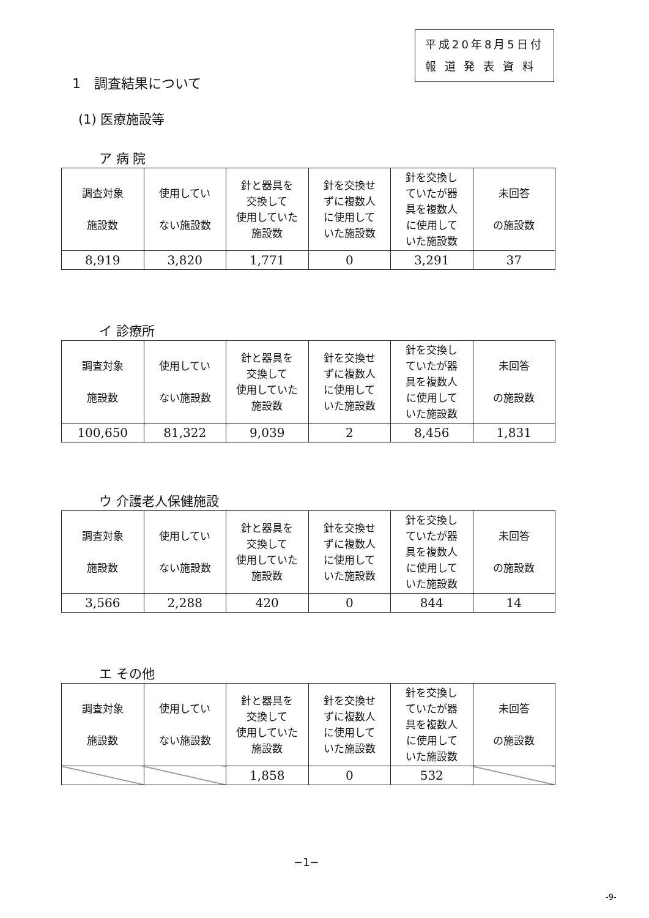平成20年8月5日付
報 道 発 表 資 料
1　調査結果について
(1) 医療施設等
ア 病 院
| 調査対象 施設数 | 使用してい ない施設数 | 針と器具を 交換して 使用していた 施設数 | 針を交換せ ずに複数人 に使用して いた施設数 | 針を交換し ていたが器 具を複数人 に使用して いた施設数 | 未回答 の施設数 |
| --- | --- | --- | --- | --- | --- |
| 8,919 | 3,820 | 1,771 | 0 | 3,291 | 37 |
イ 診療所
| 調査対象 施設数 | 使用してい ない施設数 | 針と器具を 交換して 使用していた 施設数 | 針を交換せ ずに複数人 に使用して いた施設数 | 針を交換し ていたが器 具を複数人 に使用して いた施設数 | 未回答 の施設数 |
| --- | --- | --- | --- | --- | --- |
| 100,650 | 81,322 | 9,039 | 2 | 8,456 | 1,831 |
ウ 介護老人保健施設
| 調査対象 施設数 | 使用してい ない施設数 | 針と器具を 交換して 使用していた 施設数 | 針を交換せ ずに複数人 に使用して いた施設数 | 針を交換し ていたが器 具を複数人 に使用して いた施設数 | 未回答 の施設数 |
| --- | --- | --- | --- | --- | --- |
| 3,566 | 2,288 | 420 | 0 | 844 | 14 |
エ その他
| 調査対象 施設数 | 使用してい ない施設数 | 針と器具を 交換して 使用していた 施設数 | 針を交換せ ずに複数人 に使用して いた施設数 | 針を交換し ていたが器 具を複数人 に使用して いた施設数 | 未回答 の施設数 |
| --- | --- | --- | --- | --- | --- |
| | | 1,858 | 0 | 532 | |
−1−
-9-